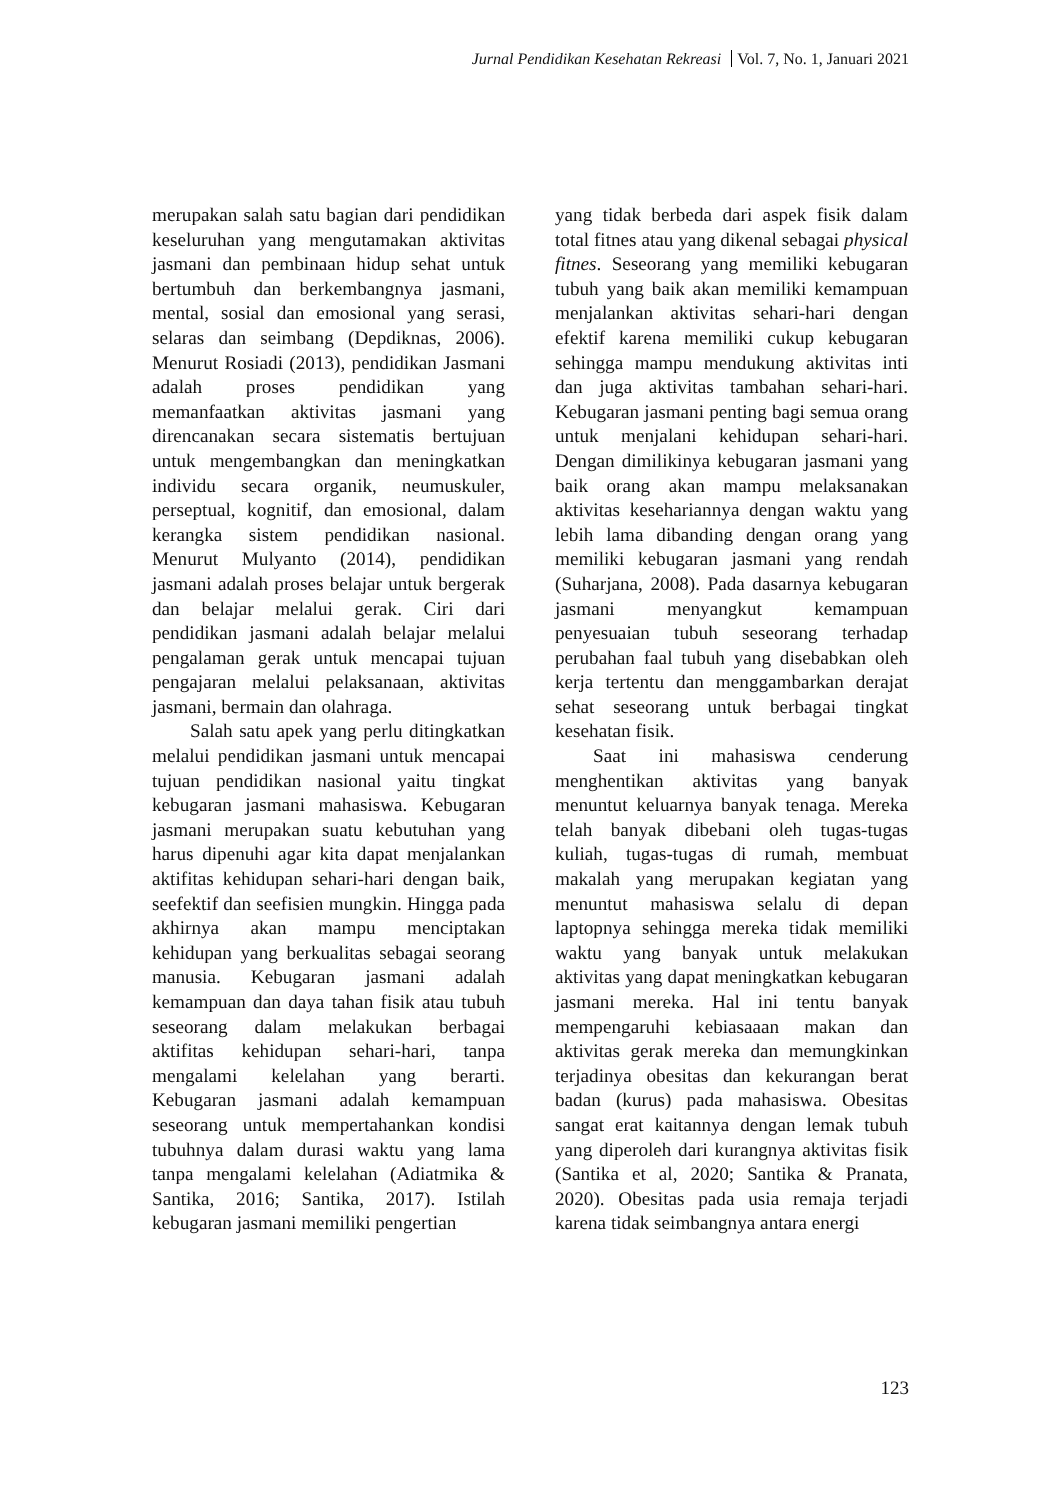Jurnal Pendidikan Kesehatan Rekreasi Vol. 7, No. 1, Januari 2021
merupakan salah satu bagian dari pendidikan keseluruhan yang mengutamakan aktivitas jasmani dan pembinaan hidup sehat untuk bertumbuh dan berkembangnya jasmani, mental, sosial dan emosional yang serasi, selaras dan seimbang (Depdiknas, 2006). Menurut Rosiadi (2013), pendidikan Jasmani adalah proses pendidikan yang memanfaatkan aktivitas jasmani yang direncanakan secara sistematis bertujuan untuk mengembangkan dan meningkatkan individu secara organik, neumuskuler, perseptual, kognitif, dan emosional, dalam kerangka sistem pendidikan nasional. Menurut Mulyanto (2014), pendidikan jasmani adalah proses belajar untuk bergerak dan belajar melalui gerak. Ciri dari pendidikan jasmani adalah belajar melalui pengalaman gerak untuk mencapai tujuan pengajaran melalui pelaksanaan, aktivitas jasmani, bermain dan olahraga.
Salah satu apek yang perlu ditingkatkan melalui pendidikan jasmani untuk mencapai tujuan pendidikan nasional yaitu tingkat kebugaran jasmani mahasiswa. Kebugaran jasmani merupakan suatu kebutuhan yang harus dipenuhi agar kita dapat menjalankan aktifitas kehidupan sehari-hari dengan baik, seefektif dan seefisien mungkin. Hingga pada akhirnya akan mampu menciptakan kehidupan yang berkualitas sebagai seorang manusia. Kebugaran jasmani adalah kemampuan dan daya tahan fisik atau tubuh seseorang dalam melakukan berbagai aktifitas kehidupan sehari-hari, tanpa mengalami kelelahan yang berarti. Kebugaran jasmani adalah kemampuan seseorang untuk mempertahankan kondisi tubuhnya dalam durasi waktu yang lama tanpa mengalami kelelahan (Adiatmika & Santika, 2016; Santika, 2017). Istilah kebugaran jasmani memiliki pengertian
yang tidak berbeda dari aspek fisik dalam total fitnes atau yang dikenal sebagai physical fitnes. Seseorang yang memiliki kebugaran tubuh yang baik akan memiliki kemampuan menjalankan aktivitas sehari-hari dengan efektif karena memiliki cukup kebugaran sehingga mampu mendukung aktivitas inti dan juga aktivitas tambahan sehari-hari. Kebugaran jasmani penting bagi semua orang untuk menjalani kehidupan sehari-hari. Dengan dimilikinya kebugaran jasmani yang baik orang akan mampu melaksanakan aktivitas kesehariannya dengan waktu yang lebih lama dibanding dengan orang yang memiliki kebugaran jasmani yang rendah (Suharjana, 2008). Pada dasarnya kebugaran jasmani menyangkut kemampuan penyesuaian tubuh seseorang terhadap perubahan faal tubuh yang disebabkan oleh kerja tertentu dan menggambarkan derajat sehat seseorang untuk berbagai tingkat kesehatan fisik.
Saat ini mahasiswa cenderung menghentikan aktivitas yang banyak menuntut keluarnya banyak tenaga. Mereka telah banyak dibebani oleh tugas-tugas kuliah, tugas-tugas di rumah, membuat makalah yang merupakan kegiatan yang menuntut mahasiswa selalu di depan laptopnya sehingga mereka tidak memiliki waktu yang banyak untuk melakukan aktivitas yang dapat meningkatkan kebugaran jasmani mereka. Hal ini tentu banyak mempengaruhi kebiasaaan makan dan aktivitas gerak mereka dan memungkinkan terjadinya obesitas dan kekurangan berat badan (kurus) pada mahasiswa. Obesitas sangat erat kaitannya dengan lemak tubuh yang diperoleh dari kurangnya aktivitas fisik (Santika et al, 2020; Santika & Pranata, 2020). Obesitas pada usia remaja terjadi karena tidak seimbangnya antara energi
123